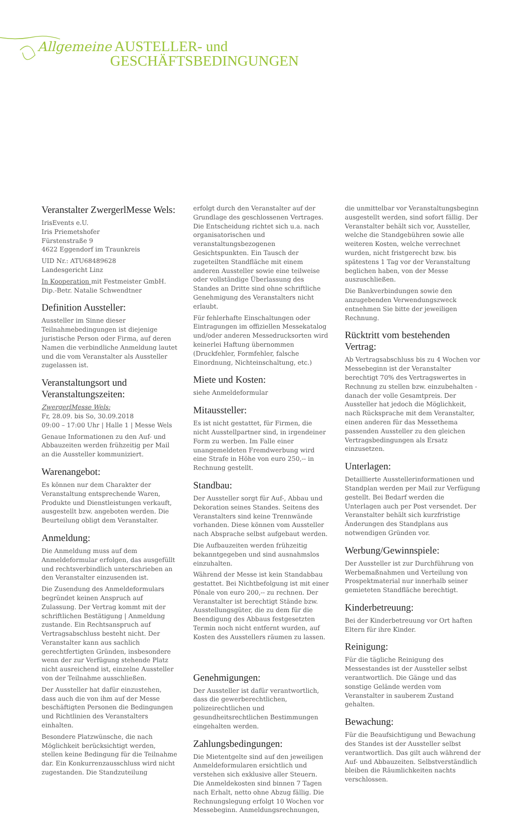Allgemeine AUSTELLER- und
GESCHÄFTSBEDINGUNGEN
Veranstalter ZwergerlMesse Wels:
IrisEvents e.U.
Iris Priemetshofer
Fürstenstraße 9
4622 Eggendorf im Traunkreis
UID Nr.: ATU68489628
Landesgericht Linz
In Kooperation mit Festmeister GmbH.
Dip.-Betr. Natalie Schwendtner
Definition Aussteller:
Aussteller im Sinne dieser Teilnahmebedingungen ist diejenige juristische Person oder Firma, auf deren Namen die verbindliche Anmeldung lautet und die vom Veranstalter als Aussteller zugelassen ist.
Veranstaltungsort und Veranstaltungszeiten:
ZwergerlMesse Wels:
Fr, 28.09. bis So, 30.09.2018
09:00 – 17:00 Uhr | Halle 1 | Messe Wels
Genaue Informationen zu den Auf- und Abbauzeiten werden frühzeitig per Mail an die Aussteller kommuniziert.
Warenangebot:
Es können nur dem Charakter der Veranstaltung entsprechende Waren, Produkte und Dienstleistungen verkauft, ausgestellt bzw. angeboten werden. Die Beurteilung obligt dem Veranstalter.
Anmeldung:
Die Anmeldung muss auf dem Anmeldeformular erfolgen, das ausgefüllt und rechtsverbindlich unterschrieben an den Veranstalter einzusenden ist.
Die Zusendung des Anmeldeformulars begründet keinen Anspruch auf Zulassung. Der Vertrag kommt mit der schriftlichen Bestätigung | Anmeldung zustande. Ein Rechtsanspruch auf Vertragsabschluss besteht nicht. Der Veranstalter kann aus sachlich gerechtfertigten Gründen, insbesondere wenn der zur Verfügung stehende Platz nicht ausreichend ist, einzelne Aussteller von der Teilnahme ausschließen.
Der Aussteller hat dafür einzustehen, dass auch die von ihm auf der Messe beschäftigten Personen die Bedingungen und Richtlinien des Veranstalters einhalten.
Besondere Platzwünsche, die nach Möglichkeit berücksichtigt werden, stellen keine Bedingung für die Teilnahme dar. Ein Konkurrenzausschluss wird nicht zugestanden. Die Standzuteilung
erfolgt durch den Veranstalter auf der Grundlage des geschlossenen Vertrages. Die Entscheidung richtet sich u.a. nach organisatorischen und veranstaltungsbezogenen Gesichtspunkten. Ein Tausch der zugeteilten Standfläche mit einem anderen Aussteller sowie eine teilweise oder vollständige Überlassung des Standes an Dritte sind ohne schriftliche Genehmigung des Veranstalters nicht erlaubt.
Für fehlerhafte Einschaltungen oder Eintragungen im offiziellen Messekatalog und/oder anderen Messedrucksorten wird keinerlei Haftung übernommen (Druckfehler, Formfehler, falsche Einordnung, Nichteinschaltung, etc.)
Miete und Kosten:
siehe Anmeldeformular
Mitaussteller:
Es ist nicht gestattet, für Firmen, die nicht Ausstellpartner sind, in irgendeiner Form zu werben. Im Falle einer unangemeldeten Fremdwerbung wird eine Strafe in Höhe von euro 250,-- in Rechnung gestellt.
Standbau:
Der Aussteller sorgt für Auf-, Abbau und Dekoration seines Standes. Seitens des Veranstalters sind keine Trennwände vorhanden. Diese können vom Aussteller nach Absprache selbst aufgebaut werden.
Die Aufbauzeiten werden frühzeitig bekanntgegeben und sind ausnahmslos einzuhalten.
Während der Messe ist kein Standabbau gestattet. Bei Nichtbefolgung ist mit einer Pönale von euro 200,-- zu rechnen. Der Veranstalter ist berechtigt Stände bzw. Ausstellungsgüter, die zu dem für die Beendigung des Abbaus festgesetzten Termin noch nicht entfernt wurden, auf Kosten des Ausstellers räumen zu lassen.
Genehmigungen:
Der Aussteller ist dafür verantwortlich, dass die gewerberechtlichen, polizeirechtlichen und gesundheitsrechtlichen Bestimmungen eingehalten werden.
Zahlungsbedingungen:
Die Mietentgelte sind auf den jeweiligen Anmeldeformularen ersichtlich und verstehen sich exklusive aller Steuern. Die Anmeldekosten sind binnen 7 Tagen nach Erhalt, netto ohne Abzug fällig. Die Rechnungslegung erfolgt 10 Wochen vor Messebeginn. Anmeldungsrechnungen,
die unmittelbar vor Veranstaltungsbeginn ausgestellt werden, sind sofort fällig. Der Veranstalter behält sich vor, Aussteller, welche die Standgebühren sowie alle weiteren Kosten, welche verrechnet wurden, nicht fristgerecht bzw. bis spätestens 1 Tag vor der Veranstaltung beglichen haben, von der Messe auszuschließen.
Die Bankverbindungen sowie den anzugebenden Verwendungszweck entnehmen Sie bitte der jeweiligen Rechnung.
Rücktritt vom bestehenden Vertrag:
Ab Vertragsabschluss bis zu 4 Wochen vor Messebeginn ist der Veranstalter berechtigt 70% des Vertragswertes in Rechnung zu stellen bzw. einzubehalten - danach der volle Gesamtpreis. Der Aussteller hat jedoch die Möglichkeit, nach Rücksprache mit dem Veranstalter, einen anderen für das Messethema passenden Aussteller zu den gleichen Vertragsbedingungen als Ersatz einzusetzen.
Unterlagen:
Detaillierte Ausstellerinformationen und Standplan werden per Mail zur Verfügung gestellt. Bei Bedarf werden die Unterlagen auch per Post versendet. Der Veranstalter behält sich kurzfristige Änderungen des Standplans aus notwendigen Gründen vor.
Werbung/Gewinnspiele:
Der Aussteller ist zur Durchführung von Werbemaßnahmen und Verteilung von Prospektmaterial nur innerhalb seiner gemieteten Standfläche berechtigt.
Kinderbetreuung:
Bei der Kinderbetreuung vor Ort haften Eltern für ihre Kinder.
Reinigung:
Für die tägliche Reinigung des Messestandes ist der Aussteller selbst verantwortlich. Die Gänge und das sonstige Gelände werden vom Veranstalter in sauberem Zustand gehalten.
Bewachung:
Für die Beaufsichtigung und Bewachung des Standes ist der Aussteller selbst verantwortlich. Das gilt auch während der Auf- und Abbauzeiten. Selbstverständlich bleiben die Räumlichkeiten nachts verschlossen.